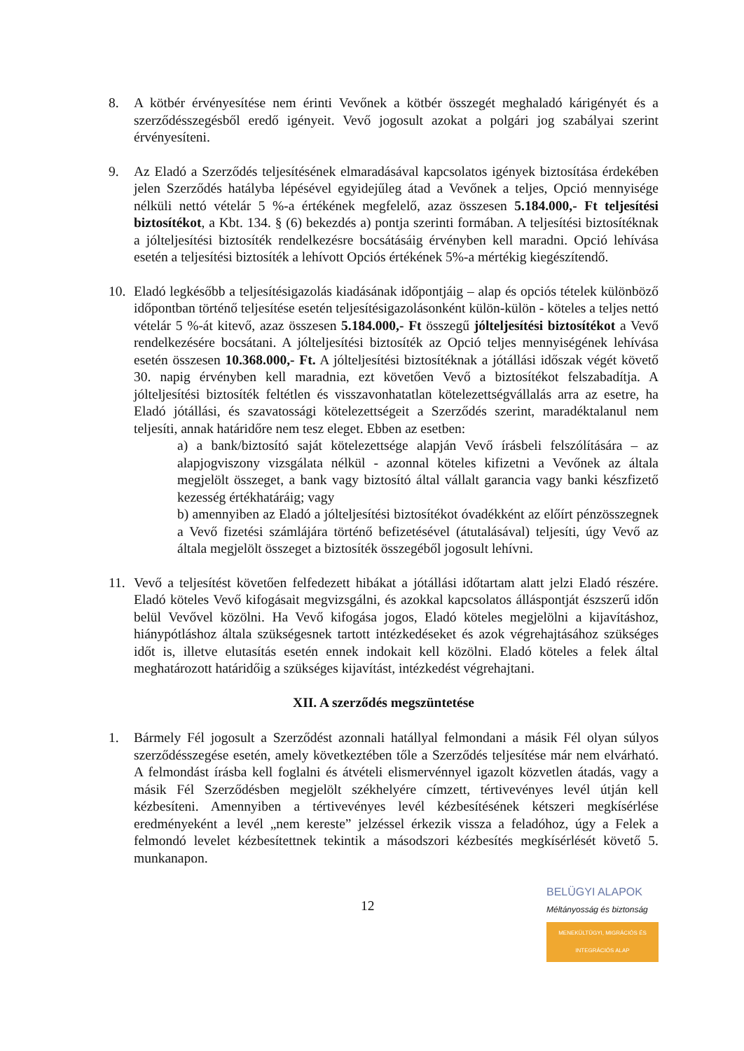8. A kötbér érvényesítése nem érinti Vevőnek a kötbér összegét meghaladó kárigényét és a szerződésszegésből eredő igényeit. Vevő jogosult azokat a polgári jog szabályai szerint érvényesíteni.
9. Az Eladó a Szerződés teljesítésének elmaradásával kapcsolatos igények biztosítása érdekében jelen Szerződés hatályba lépésével egyidejűleg átad a Vevőnek a teljes, Opció mennyisége nélküli nettó vételár 5 %-a értékének megfelelő, azaz összesen 5.184.000,- Ft teljesítési biztosítékot, a Kbt. 134. § (6) bekezdés a) pontja szerinti formában. A teljesítési biztosítéknak a jólteljesítési biztosíték rendelkezésre bocsátásáig érvényben kell maradni. Opció lehívása esetén a teljesítési biztosíték a lehívott Opciós értékének 5%-a mértékig kiegészítendő.
10. Eladó legkésőbb a teljesítésigazolás kiadásának időpontjáig – alap és opciós tételek különböző időpontban történő teljesítése esetén teljesítésigazolásonként külön-külön - köteles a teljes nettó vételár 5 %-át kitevő, azaz összesen 5.184.000,- Ft összegű jólteljesítési biztosítékot a Vevő rendelkezésére bocsátani. A jólteljesítési biztosíték az Opció teljes mennyiségének lehívása esetén összesen 10.368.000,- Ft. A jólteljesítési biztosítéknak a jótállási időszak végét követő 30. napig érvényben kell maradnia, ezt követően Vevő a biztosítékot felszabadítja. A jólteljesítési biztosíték feltétlen és visszavonhatatlan kötelezettségvállalás arra az esetre, ha Eladó jótállási, és szavatossági kötelezettségeit a Szerződés szerint, maradéktalanul nem teljesíti, annak határidőre nem tesz eleget. Ebben az esetben:
a) a bank/biztosító saját kötelezettsége alapján Vevő írásbeli felszólítására – az alapjogviszony vizsgálata nélkül - azonnal köteles kifizetni a Vevőnek az általa megjelölt összeget, a bank vagy biztosító által vállalt garancia vagy banki készfizető kezesség értékhatáráig; vagy
b) amennyiben az Eladó a jólteljesítési biztosítékot óvadékként az előírt pénzösszegnek a Vevő fizetési számlájára történő befizetésével (átutalásával) teljesíti, úgy Vevő az általa megjelölt összeget a biztosíték összegéből jogosult lehívni.
11. Vevő a teljesítést követően felfedezett hibákat a jótállási időtartam alatt jelzi Eladó részére. Eladó köteles Vevő kifogásait megvizsgálni, és azokkal kapcsolatos álláspontját észszerű időn belül Vevővel közölni. Ha Vevő kifogása jogos, Eladó köteles megjelölni a kijavításhoz, hiánypótláshoz általa szükségesnek tartott intézkedéseket és azok végrehajtásához szükséges időt is, illetve elutasítás esetén ennek indokait kell közölni. Eladó köteles a felek által meghatározott határidőig a szükséges kijavítást, intézkedést végrehajtani.
XII. A szerződés megszüntetése
1. Bármely Fél jogosult a Szerződést azonnali hatállyal felmondani a másik Fél olyan súlyos szerződésszegése esetén, amely következtében tőle a Szerződés teljesítése már nem elvárható. A felmondást írásba kell foglalni és átvételi elismervénnyel igazolt közvetlen átadás, vagy a másik Fél Szerződésben megjelölt székhelyére címzett, tértivevényes levél útján kell kézbesíteni. Amennyiben a tértivevényes levél kézbesítésének kétszeri megkísérlése eredményeként a levél „nem kereste” jelzéssel érkezik vissza a feladóhoz, úgy a Felek a felmondó levelet kézbesítettnek tekintik a másodszori kézbesítés megkísérlését követő 5. munkanapon.
12
BELÜGYI ALAPOK
Méltányosság és biztonság
MENEKÜLTÜGYI, MIGRÁCIÓS ÉS INTEGRÁCIÓS ALAP